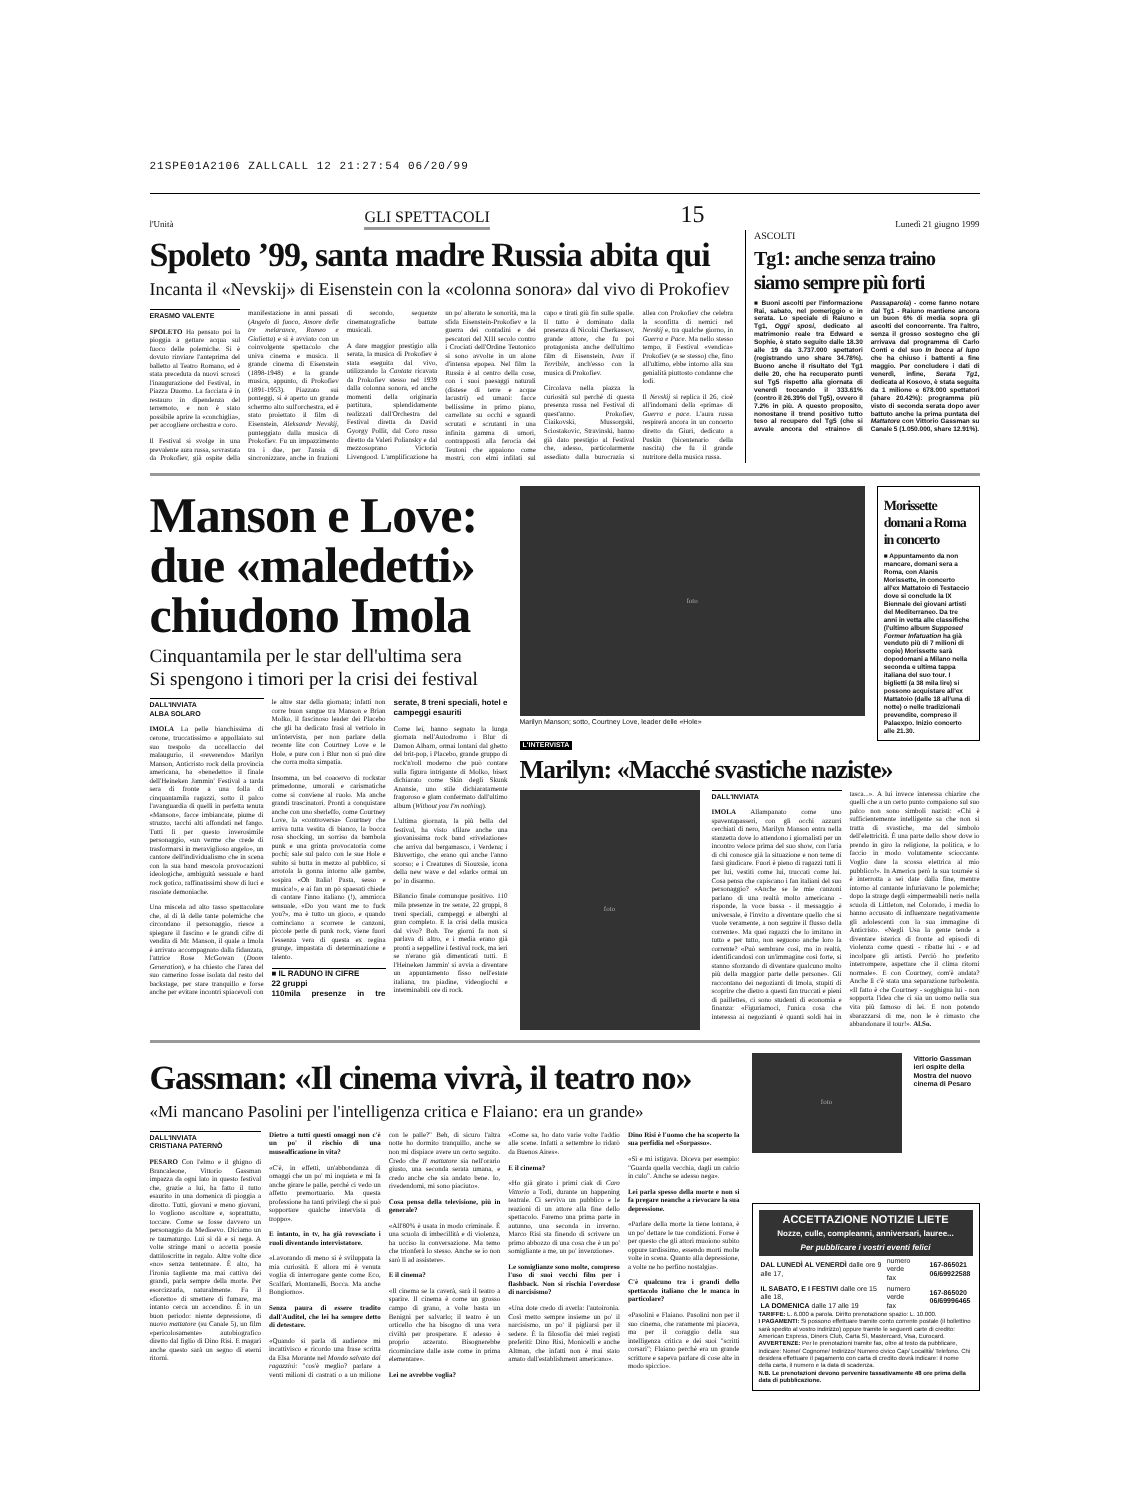21SPE01A2106 ZALLCALL 12 21:27:54 06/20/99
l'Unità GLI SPETTACOLI 15 Lunedì 21 giugno 1999
Spoleto ’99, santa madre Russia abita qui
Incanta il «Nevskij» di Eisenstein con la «colonna sonora» dal vivo di Prokofiev
ERASMO VALENTE
SPOLETO Ha pensato poi la pioggia a gettare acqua sul fuoco delle polemiche. Si è dovuto rinviare l'anteprima del balletto al Teatro Romano, ed è stata preceduta da nuovi scrosci l'inaugurazione del Festival, in Piazza Duomo. La facciata è in restauro in dipendenza del terremoto, e non è stato possibile aprire la «conchiglia», per accogliere orchestra e coro.
Il Festival si svolge in una prevalente aura russa, sovrastata da Prokofiev, già ospite della manifestazione in anni passati (Angelo di fuoco, Amore delle tre melarance, Romeo e Giulietta) e si è avviato con un coinvolgente spettacolo che univa cinema e musica. Il grande cinema di Eisenstein (1898-1948) e la grande musica, appunto, di Prokofiev (1891-1953). Piazzato sui ponteggi, si è aperto un grande schermo alto sull'orchestra, ed è stato proiettato il film di Eisenstein, Aleksandr Nevskij, punteggiato dalla musica di Prokofiev. Fu un impazzimento tra i due, per l'ansia di sincronizzare, anche in frazioni di secondo, sequenze cinematografiche battute musicali.
A dare maggior prestigio alla serata, la musica di Prokofiev è stata eseguita dal vivo, utilizzando la Cantata ricavata da Prokofiev stesso nel 1939 dalla colonna sonora, ed anche momenti della originaria partitura, splendidamente realizzati dall'Orchestra del Festival diretta da David Gyorgy Pollit, dal Coro russo diretto da Valeri Poliansky e dal mezzosoprano Victoria Livengood. L'amplificazione ha un po' alterato le sonorità, ma la sfida Eisenstein-Prokofiev e la guerra dei contadini e dei pescatori del XIII secolo contro i Crociati dell'Ordine Teutonico si sono avvolte in un alone d'intensa epopea. Nel film la Russia è al centro della cose, con i suoi paesaggi naturali (distese di terre e acque lacustri) ed umani: facce bellissime in primo piano, carrellate su occhi e sguardi scrutati e scrutanti in una infinita gamma di umori, contrapposti alla ferocia dei Teutoni che appaiono come mostri, con elmi infilati sul capo e tirati giù fin sulle spalle. Il tutto è dominato dalla presenza di Nicolai Cherkassov, grande attore, che fu poi protagonista anche dell'ultimo film di Eisenstein, Ivan il Terribile, anch'esso con la musica di Prokofiev.
Circolava nella piazza la curiosità sul perché di questa presenza russa nel Festival di quest'anno. Prokofiev, Ciaikovski, Mussorgski, Sciostakovic, Stravinski, hanno già dato prestigio al Festival che, adesso, particolarmente assediato dalla burocrazia si allea con Prokofiev che celebra la sconfitta di nemici nel Nevskij e, tra qualche giorno, in Guerra e Pace. Ma nello stesso tempo, il Festival «vendica» Prokofiev (e se stesso) che, fino all'ultimo, ebbe intorno alla sua genialità piuttosto condanne che lodi.
Il Nevskij si replica il 26, cioè all'indomani della «prima» di Guerra e pace. L'aura russa respirerà ancora in un concerto diretto da Giuri, dedicato a Puskin (bicentenario della nascita) che fu il grande nutritore della musica russa.
ASCOLTI
Tg1: anche senza traino siamo sempre più forti
■ Buoni ascolti per l'informazione Rai, sabato, nel pomeriggio e in serata. Lo speciale di Raiuno e Tg1, Oggi sposi, dedicato al matrimonio reale tra Edward e Sophie, è stato seguito dalle 18.30 alle 19 da 3.737.000 spettatori (registrando uno share 34.78%). Buono anche il risultato del Tg1 delle 20, che ha recuperato punti sul Tg5 rispetto alla giornata di venerdì toccando il 333.61% (contro il 26.39% del Tg5), ovvero il 7.2% in più. A questo proposito, nonostane il trend positivo tutto teso al recupero del Tg5 (che si avvale ancora del «traino» di Passaparola) - come fanno notare dal Tg1 - Raiuno mantiene ancora un buon 6% di media sopra gli ascolti del concorrente. Tra l'altro, senza il grosso sostegno che gli arrivava dal programma di Carlo Conti e del suo In bocca al lupo che ha chiuso i battenti a fine maggio. Per concludere i dati di venerdì, infine, Serata Tg1, dedicata al Kosovo, è stata seguita da 1 milione e 678.000 spettatori (share 20.42%): programma più visto di seconda serata dopo aver battuto anche la prima puntata del Mattatore con Vittorio Gassman su Canale 5 (1.050.000, share 12.91%).
Manson e Love: due «maledetti» chiudono Imola
Cinquantamila per le star dell'ultima sera
Si spengono i timori per la crisi dei festival
DALL'INVIATA
ALBA SOLARO
IMOLA La pelle bianchissima di cerone, truccatissimo e appollaiato sul suo trespolo da uccellaccio del malaugurio, il «reverendo» Marilyn Manson, Anticristo rock della provincia americana, ha «benedetto» il finale dell'Heineken Jammin' Festival a tarda sera di fronte a una folla di cinquantamila ragazzi, sotto il palco l'avanguardia di quelli in perfetta tenuta «Manson», facce imbiancate, piume di struzzo, tacchi alti affondati nel fango. Tutti lì per questo inverosimile personaggio, «un verme che crede di trasformarsi in meraviglioso angelo», un cantore dell'individualismo che in scena con la sua band mescola provocazioni ideologiche, ambiguità sessuale e hard rock gotico, raffinatissimi show di luci e rasoiate demoniache.
Una miscela ad alto tasso spettacolare che, al di là delle tante polemiche che circondano il personaggio, riesce a spiegare il fascino e le grandi cifre di vendita di Mr. Manson, il quale a Imola è arrivato accompagnato dalla fidanzata, l'attrice Rose McGowan (Doom Generation), e ha chiesto che l'area del suo camerino fosse isolata dal resto del backstage, per stare tranquillo e forse anche per evitare incontri spiacevoli con le altre star della giornata; infatti non corre buon sangue tra Manson e Brian Molko, il fascinoso leader dei Placebo che gli ha dedicato frasi al vetriolo in un'intervista, per non parlare della recente lite con Courtney Love e le Hole, e pure con i Blur non si può dire che corra molta simpatia.
Insomma, un bel coacervo di rockstar primedonne, umorali e carismatiche come si conviene al ruolo. Ma anche grandi trascinatori. Pronti a conquistare anche con uno sberleffo, come Courtney Love, la «controversa» Courtney che arriva tutta vestita di bianco, la bocca rosa shocking, un sorriso da bambola punk e una grinta provocatoria come pochi; sale sul palco con le sue Hole e subito si butta in mezzo al pubblico, si arrotola la gonna intorno alle gambe, sospira «Oh Italia! Pasta, sesso e musica!», e ai fan un pò spaesati chiede di cantare l'inno italiano (!), ammicca sensuale, «Do you want me to fuck you?», ma è tutto un gioco, e quando cominciano a scorrere le canzoni, piccole perle di punk rock, viene fuori l'essenza vera di questa ex regina grunge, impastata di determinazione e talento.
■ IL RADUNO IN CIFRE
22 gruppi
110mila presenze in tre serate, 8 treni speciali, hotel e campeggi esauriti
Come lei, hanno segnato la lunga giornata nell'Autodromo i Blur di Damon Albarn, ormai lontani dal ghetto del brit-pop, i Placebo, grande gruppo di rock'n'roll moderno che può contare sulla figura intrigante di Molko, bisex dichiarato come Skin degli Skunk Anansie, uno stile dichiaratamente fragoroso e glam confermato dall'ultimo album (Without you I'm nothing).
L'ultima giornata, la più bella del festival, ha visto sfilare anche una giovanissima rock band «rivelazione» che arriva dal bergamasco, i Verdena; i Bluvertigo, che erano qui anche l'anno scorso; e i Creatures di Siouxsie, icona della new wave e del «dark» ormai un po' in disarmo.
Bilancio finale comunque positivo. 110 mila presenze in tre serate, 22 gruppi, 8 treni speciali, campeggi e alberghi al gran completo. E la crisi della musica dal vivo? Boh. Tre giorni fa non si parlava di altro, e i media erano già pronti a seppellire i festival rock, ma ieri se n'erano già dimenticati tutti. E l'Heineken Jammin' si avvia a diventare un appuntamento fisso nell'estate italiana, tra piadine, videogiochi e interminabili ore di rock.
foto
Marilyn Manson; sotto, Courtney Love, leader delle «Hole»
Morissette domani a Roma in concerto
■ Appuntamento da non mancare, domani sera a Roma, con Alanis Morissette, in concerto all'ex Mattatoio di Testaccio dove si conclude la IX Biennale dei giovani artisti del Mediterraneo. Da tre anni in vetta alle classifiche (l'ultimo album Supposed Former Infatuation ha già venduto più di 7 milioni di copie) Morissette sarà dopodomani a Milano nella seconda e ultima tappa italiana del suo tour. I biglietti (a 38 mila lire) si possono acquistare all'ex Mattatoio (dalle 18 all'una di notte) o nelle tradizionali prevendite, compreso il Palaexpo. Inizio concerto alle 21.30.
L'INTERVISTA
Marilyn: «Macché svastiche naziste»
foto
DALL'INVIATA
IMOLA Allampanato come uno spaventapasseri, con gli occhi azzurri cerchiati di nero, Marilyn Manson entra nella stanzetta dove lo attendono i giornalisti per un incontro veloce prima del suo show, con l'aria di chi conosce già la situazione e non teme di farsi giudicare. Fuori è pieno di ragazzi tutti lì per lui, vestiti come lui, truccati come lui. Cosa pensa che capiscano i fan italiani del suo personaggio? «Anche se le mie canzoni parlano di una realtà molto americana - risponde, la voce bassa - il messaggio è universale, è l'invito a diventare quello che si vuole veramente, a non seguire il flusso della corrente». Ma quei ragazzi che lo imitano in tutto e per tutto, non seguono anche loro la corrente? «Può sembrare così, ma in realtà, identificandosi con un'immagine così forte, si stanno sforzando di diventare qualcuno molto più della maggior parte delle persone». Gli raccontano dei negozianti di Imola, stupiti di scoprire che dietro a questi fan truccati e pieni di paillettes, ci sono studenti di economia e finanza: «Figuriamoci, l'unica cosa che interessa ai negozianti è quanti soldi hai in tasca...». A lui invece interessa chiarire che quelli che a un certo punto compaiono sul suo palco non sono simboli nazisti: «Chi è sufficientemente intelligente sa che non si tratta di svastiche, ma del simbolo dell'elettricità. È una parte dello show dove io prendo in giro la religione, la politica, e lo faccio in modo volutamente scioccante. Voglio dare la scossa elettrica al mio pubblico!». In America però la sua tournée si è interrotta a sei date dalla fine, mentre intorno al cantante infuriavano le polemiche; dopo la strage degli «impermeabili neri» nella scuola di Littleton, nel Colorado, i media lo hanno accusato di influenzare negativamente gli adolescenti con la sua immagine di Anticristo. «Negli Usa la gente tende a diventare isterica di fronte ad episodi di violenza come questi - ribatte lui - e ad incolpare gli artisti. Perciò ho preferito interrompere, aspettare che il clima ritorni normale». E con Courtney, com'è andata? Anche lì c'è stata una separazione turbolenta. «Il fatto è che Courtney - sogghigna lui - non sopporta l'idea che ci sia un uomo nella sua vita più famoso di lei. E non potendo sbarazzarsi di me, non le è rimasto che abbandonare il tour!». Al.So.
Gassman: «Il cinema vivrà, il teatro no»
«Mi mancano Pasolini per l'intelligenza critica e Flaiano: era un grande»
DALL'INVIATA
CRISTIANA PATERNÒ
PESARO Con l'elmo e il ghigno di Brancaleone, Vittorio Gassman impazza da ogni lato in questo festival che, grazie a lui, ha fatto il tutto esaurito in una domenica di pioggia a dirotto. Tutti, giovani e meno giovani, lo vogliono ascoltare e, soprattutto, toccare. Come se fosse davvero un personaggio da Medioevo. Diciamo un re taumaturgo. Lui si dà e si nega. A volte stringe mani o accetta poesie dattiloscritte in regalo. Altre volte dice «no» senza tentennare. È alto, ha l'ironia tagliente ma mai cattiva dei grandi, parla sempre della morte. Per esorcizzarla, naturalmente. Fa il «fioretto» di smettere di fumare, ma intanto cerca un accendino. È in un buon periodo: niente depressione, di nuovo mattatore (su Canale 5), un film «pericolosamente» autobiografico diretto dal figlio di Dino Risi. E magari anche questo sarà un segno di eterni ritorni.
Dietro a tutti questi omaggi non c'è un po' il rischio di una musealficazione in vita?
«C'è, in effetti, un'abbondanza di omaggi che un po' mi inquieta e mi fa anche girare le palle, perché ci vedo un affetto premortuario. Ma questa professione ha tanti privilegi che si può sopportare qualche intervista di troppo».
E intanto, in tv, ha già rovesciato i ruoli diventando intervistatore.
«Lavorando di meno si è sviluppata la mia curiosità. E allora mi è venuta voglia di interrogare gente come Eco, Scalfari, Montanelli, Bocca. Ma anche Bongiorno».
Senza paura di essere tradito dall'Auditel, che lei ha sempre detto di detestare.
«Quando si parla di audience mi incattivisco e ricordo una frase scritta da Elsa Morante nel Mondo salvato dai ragazzini: "cos'è meglio? parlare a venti milioni di castrati o a un milione con le palle?" Beh, di sicuro l'altra notte ho dormito tranquillo, anche se non mi dispiace avere un certo seguito. Credo che Il mattatore sia nell'orario giusto, una seconda serata umana, e credo anche che sia andato bene. Io, rivedendomi, mi sono piaciuto».
Cosa pensa della televisione, più in generale?
«All'80% è usata in modo criminale. È una scuola di imbecillità e di violenza, ha ucciso la conversazione. Ma temo che trionferà lo stesso. Anche se io non sarò lì ad assistere».
E il cinema?
«Il cinema se la caverà, sarà il teatro a sparire. Il cinema è come un grosso campo di grano, a volte basta un Benigni per salvarlo; il teatro è un orticello che ha bisogno di una vera civiltà per prosperare. E adesso è proprio azzerato. Bisognerebbe ricominciare dalle aste come in prima elementare».
Lei ne avrebbe voglia?
«Come sa, ho dato varie volte l'addio alle scene. Infatti a settembre lo ridarò da Buenos Aires».
E il cinema?
«Ho già girato i primi ciak di Caro Vittorio a Todi, durante un happening teatrale. Ci serviva un pubblico e le reazioni di un attore alla fine dello spettacolo. Faremo una prima parte in autunno, una seconda in inverno. Marco Risi sta finendo di scrivere un primo abbozzo di una cosa che è un po' somigliante a me, un po' invenzione».
Le somiglianze sono molte, compreso l'uso di suoi vecchi film per i flashback. Non si rischia l'overdose di narcisismo?
«Una dote credo di averla: l'autoironia. Così metto sempre insieme un po' il narcisismo, un po' il pigliarsi per il sedere. È la filosofia dei miei registi preferiti: Dino Risi, Monicelli e anche Altman, che infatti non è mai stato amato dall'establishment americano».
Dino Risi è l'uomo che ha scoperto la sua perfidia nel «Sorpasso».
«Sì e mi istigava. Diceva per esempio: "Guarda quella vecchia, dagli un calcio in culo". Anche se adesso nega».
Lei parla spesso della morte e non si fa pregare neanche a rievocare la sua depressione.
«Parlare della morte la tiene lontana, è un po' dettare le tue condizioni. Forse è per questo che gli attori muoiono subito oppure tardissimo, essendo morti molte volte in scena. Quanto alla depressione, a volte ne ho perfino nostalgia».
C'è qualcuno tra i grandi dello spettacolo italiano che le manca in particolare?
«Pasolini e Flaiano. Pasolini non per il suo cinema, che raramente mi piaceva, ma per il coraggio della sua intelligenza critica e dei suoi "scritti corsari"; Flaiano perché era un grande scrittore e sapeva parlare di cose alte in modo spiccio».
foto
Vittorio Gassman ieri ospite della Mostra del nuovo cinema di Pesaro
ACCETTAZIONE NOTIZIE LIETE
Nozze, culle, compleanni, anniversari, lauree...
Per pubblicare i vostri eventi felici
| DAL LUNEDÌ AL VENERDÌ dalle ore 9 alle 17, | numero verde fax | 167-865021 06/69922588 |
| IL SABATO, E I FESTIVI dalle ore 15 alle 18, LA DOMENICA dalle 17 alle 19 | numero verde fax | 167-865020 06/69996465 |
TARIFFE: L. 6.000 a parola. Diritto prenotazione spazio: L. 10.000.
I PAGAMENTI: Si possono effettuare tramite conto corrente postale (il bollettino sarà spedito al vostro indirizzo) oppure tramite le seguenti carte di credito: American Express, Diners Club, Carta Sì, Mastercard, Visa, Eurocard.
AVVERTENZE: Per le prenotazioni tramite fax, oltre al testo da pubblicare, indicare: Nome/ Cognome/ Indirizzo/ Numero civico Cap/ Località/ Telefono. Chi desidera effettuare il pagamento con carta di credito dovrà indicare: il nome della carta, il numero e la data di scadenza.
N.B. Le prenotazioni devono pervenire tassativamente 48 ore prima della data di pubblicazione.